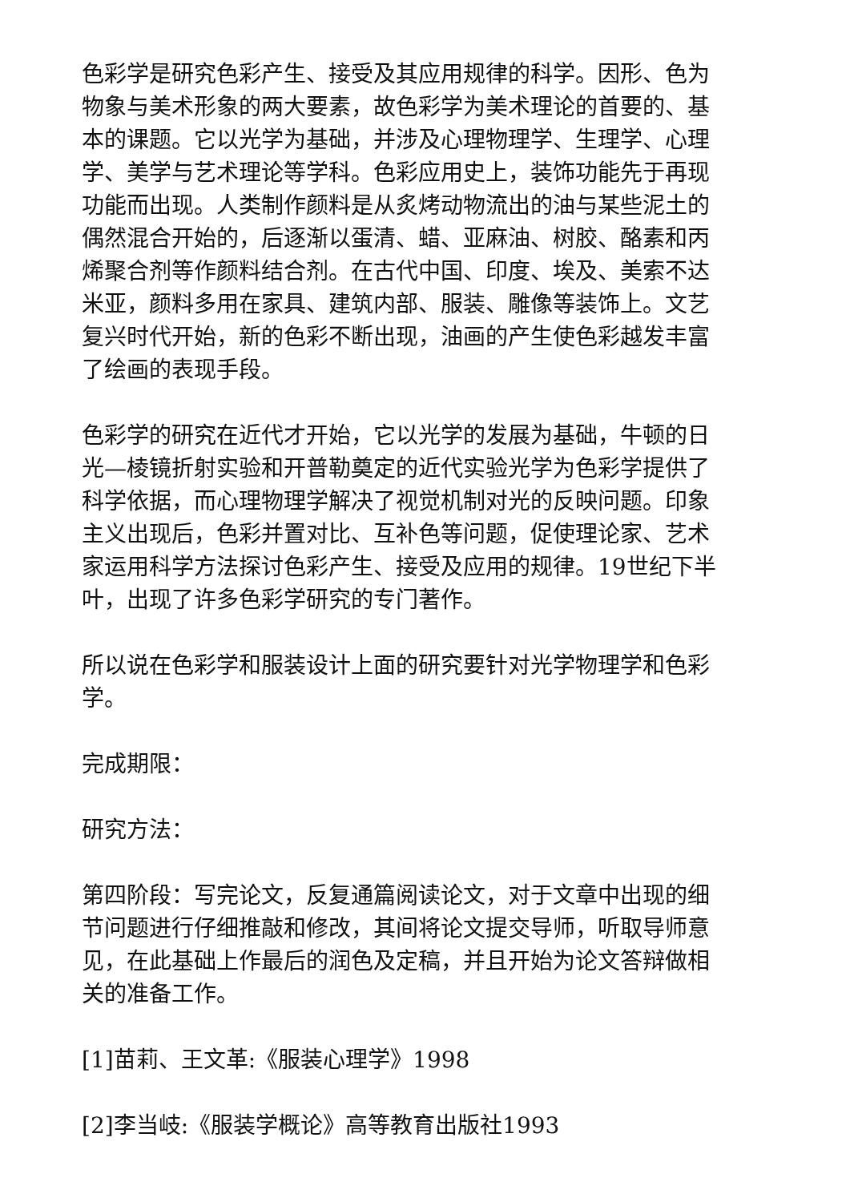色彩学是研究色彩产生、接受及其应用规律的科学。因形、色为物象与美术形象的两大要素，故色彩学为美术理论的首要的、基本的课题。它以光学为基础，并涉及心理物理学、生理学、心理学、美学与艺术理论等学科。色彩应用史上，装饰功能先于再现功能而出现。人类制作颜料是从炙烤动物流出的油与某些泥土的偶然混合开始的，后逐渐以蛋清、蜡、亚麻油、树胶、酪素和丙烯聚合剂等作颜料结合剂。在古代中国、印度、埃及、美索不达米亚，颜料多用在家具、建筑内部、服装、雕像等装饰上。文艺复兴时代开始，新的色彩不断出现，油画的产生使色彩越发丰富了绘画的表现手段。
色彩学的研究在近代才开始，它以光学的发展为基础，牛顿的日光—棱镜折射实验和开普勒奠定的近代实验光学为色彩学提供了科学依据，而心理物理学解决了视觉机制对光的反映问题。印象主义出现后，色彩并置对比、互补色等问题，促使理论家、艺术家运用科学方法探讨色彩产生、接受及应用的规律。19世纪下半叶，出现了许多色彩学研究的专门著作。
所以说在色彩学和服装设计上面的研究要针对光学物理学和色彩学。
完成期限：
研究方法：
第四阶段：写完论文，反复通篇阅读论文，对于文章中出现的细节问题进行仔细推敲和修改，其间将论文提交导师，听取导师意见，在此基础上作最后的润色及定稿，并且开始为论文答辩做相关的准备工作。
[1]苗莉、王文革:《服装心理学》1998
[2]李当岐:《服装学概论》高等教育出版社1993